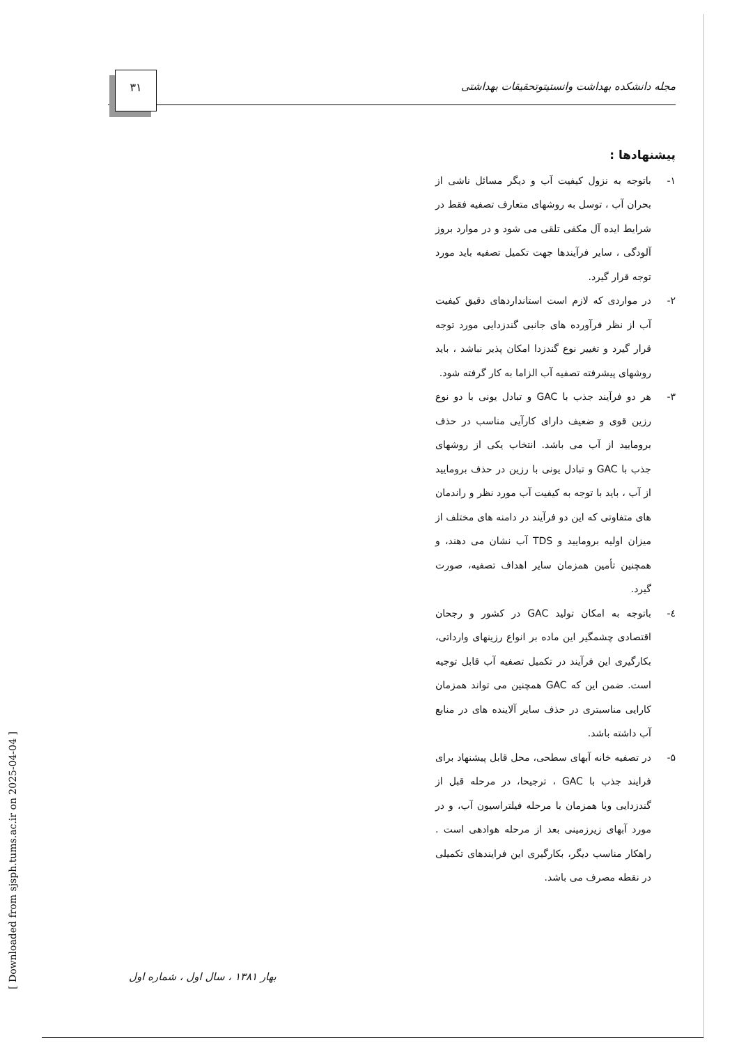مجله دانشکده بهداشت وانستیتوتحقیقات بهداشتی
۳۱
پیشنهادها :
۱- باتوجه به نزول کیفیت آب و دیگر مسائل ناشی از بحران آب ، توسل به روشهای متعارف تصفیه فقط در شرایط ایده آل مکفی تلقی می شود و در موارد بروز آلودگی ، سایر فرآیندها جهت تکمیل تصفیه باید مورد توجه قرار گیرد.
۲- در مواردی که لازم است استانداردهای دقیق کیفیت آب از نظر فرآورده های جانبی گندزدایی مورد توجه قرار گیرد و تغییر نوع گندزدا امکان پذیر نباشد ، باید روشهای پیشرفته تصفیه آب الزاما به کار گرفته شود.
۳- هر دو فرآیند جذب با GAC و تبادل یونی با دو نوع رزین قوی و ضعیف دارای کارآیی مناسب در حذف برومایید از آب می باشد. انتخاب یکی از روشهای جذب با GAC و تبادل یونی با رزین در حذف برومایید از آب ، باید با توجه به کیفیت آب مورد نظر و راندمان های متفاوتی که این دو فرآیند در دامنه های مختلف از میزان اولیه برومایید و TDS آب نشان می دهند، و همچنین تأمین همزمان سایر اهداف تصفیه، صورت گیرد.
٤- باتوجه به امکان تولید GAC در کشور و رجحان اقتصادی چشمگیر این ماده بر انواع رزینهای وارداتی، بکارگیری این فرآیند در تکمیل تصفیه آب قابل توجیه است. ضمن این که GAC همچنین می تواند همزمان کارایی مناسبتری در حذف سایر آلاینده های در منابع آب داشته باشد.
۵- در تصفیه خانه آبهای سطحی، محل قابل پیشنهاد برای فرایند جذب با GAC ، ترجیحا، در مرحله قبل از گندزدایی ویا همزمان با مرحله فیلتراسیون آب، و در مورد آبهای زیرزمینی بعد از مرحله هوادهی است . راهکار مناسب دیگر، بکارگیری این فرایندهای تکمیلی در نقطه مصرف می باشد.
بهار ۱۳۸۱ ، سال اول ، شماره اول
[ Downloaded from sjsph.tums.ac.ir on 2025-04-04 ]